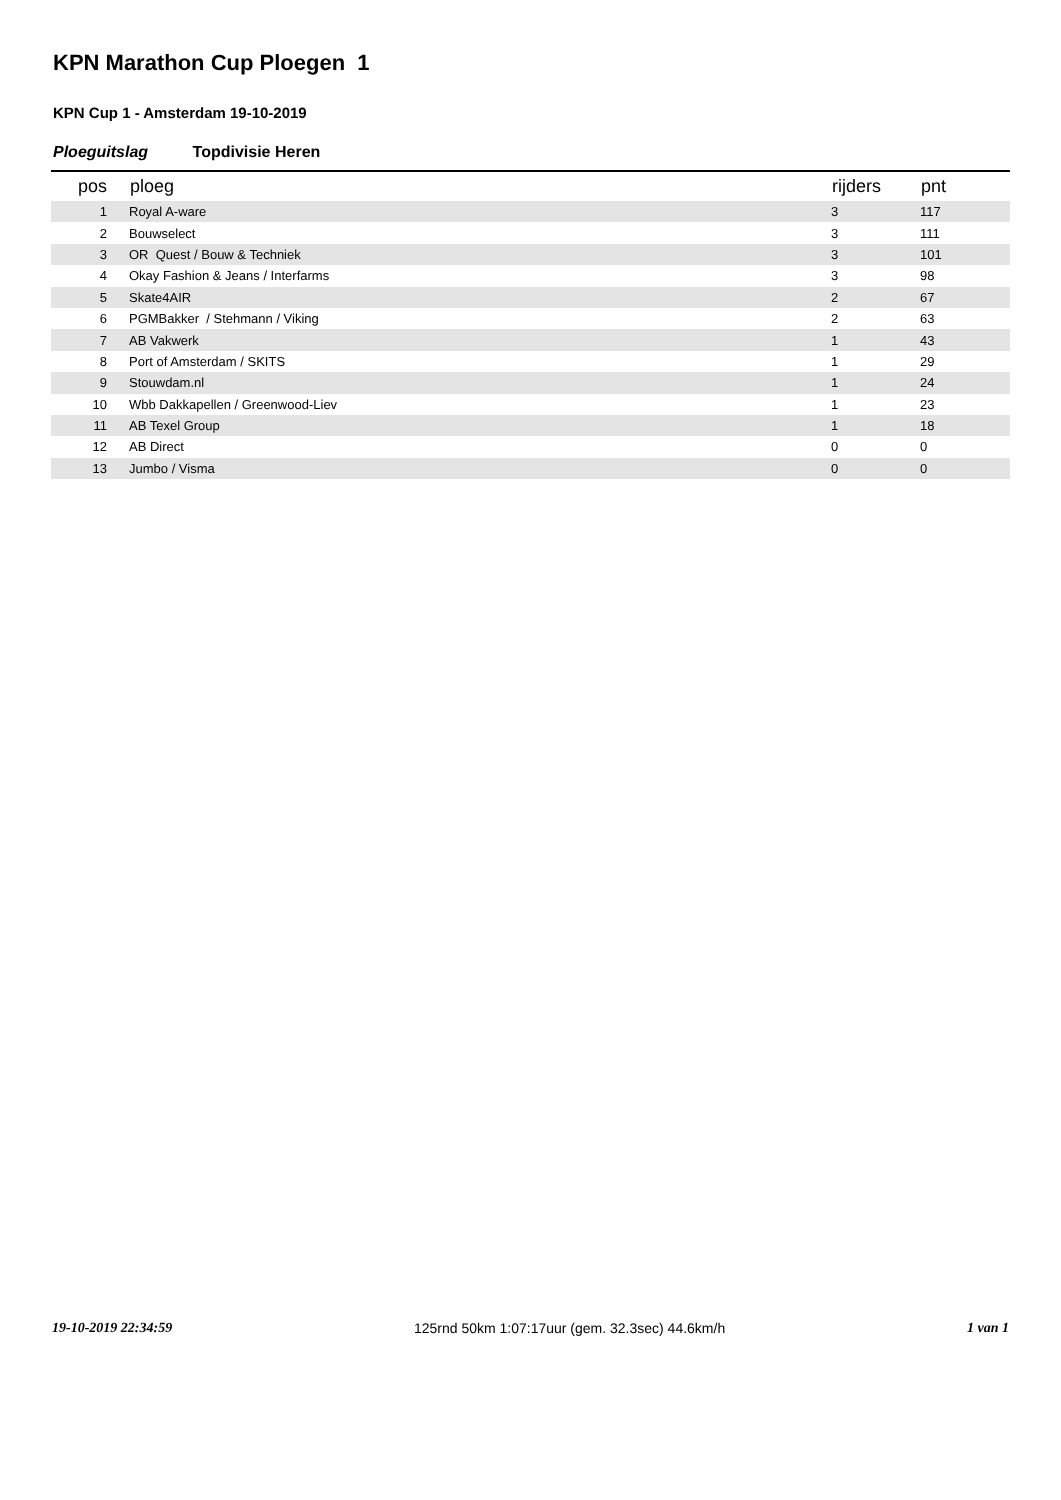KPN Marathon Cup Ploegen 1
KPN Cup 1 - Amsterdam 19-10-2019
Ploeguitslag Topdivisie Heren
| pos | ploeg | rijders | pnt |
| --- | --- | --- | --- |
| 1 | Royal A-ware | 3 | 117 |
| 2 | Bouwselect | 3 | 111 |
| 3 | OR Quest / Bouw & Techniek | 3 | 101 |
| 4 | Okay Fashion & Jeans / Interfarms | 3 | 98 |
| 5 | Skate4AIR | 2 | 67 |
| 6 | PGMBakker / Stehmann / Viking | 2 | 63 |
| 7 | AB Vakwerk | 1 | 43 |
| 8 | Port of Amsterdam / SKITS | 1 | 29 |
| 9 | Stouwdam.nl | 1 | 24 |
| 10 | Wbb Dakkapellen / Greenwood-Liev | 1 | 23 |
| 11 | AB Texel Group | 1 | 18 |
| 12 | AB Direct | 0 | 0 |
| 13 | Jumbo / Visma | 0 | 0 |
19-10-2019 22:34:59 125rnd 50km 1:07:17uur (gem. 32.3sec) 44.6km/h 1 van 1